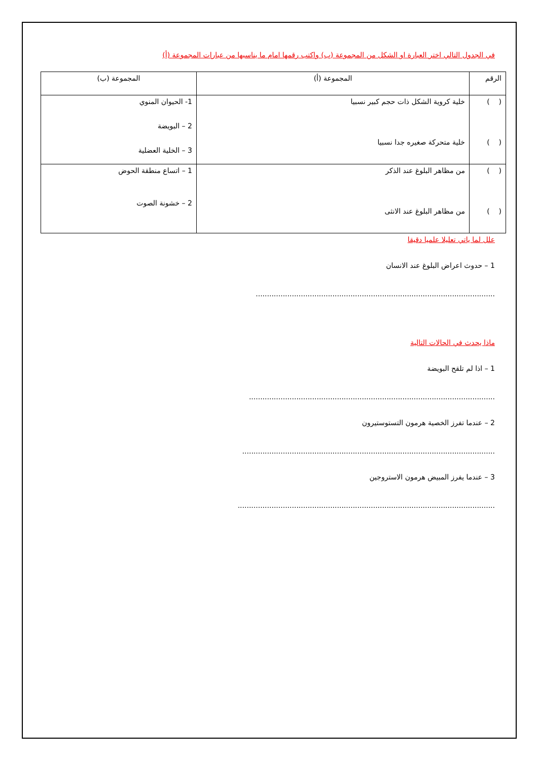في الجدول التالي اختر العبارة او الشكل من المجموعة (ب) واكتب رقمها امام ما يناسبها من عبارات المجموعة (أ)
| الرقم | المجموعة (أ) | المجموعة (ب) |
| ( ) ( ) | خلية كروية الشكل ذات حجم كبير نسبيا خلية متحركة صغيره جدا نسبيا | 1- الحيوان المنوي 2 – البويضة 3 – الخلية العضلية |
| ( ) ( ) | من مظاهر البلوغ عند الذكر من مظاهر البلوغ عند الانثى | 1 – اتساع منطقة الحوض 2 – خشونة الصوت |
علل لما ياتي تعليلا علميا دقيقا
1 – حدوث اعراض البلوغ عند الانسان
..........................................................................................................
ماذا يحدث في الحالات التالية
1 – اذا لم تلقح البويضة
.............................................................................................................
2 – عندما تفرز الخصية هرمون التستوستيرون
................................................................................................................
3 – عندما يفرز المبيض هرمون الاستروجين
..................................................................................................................